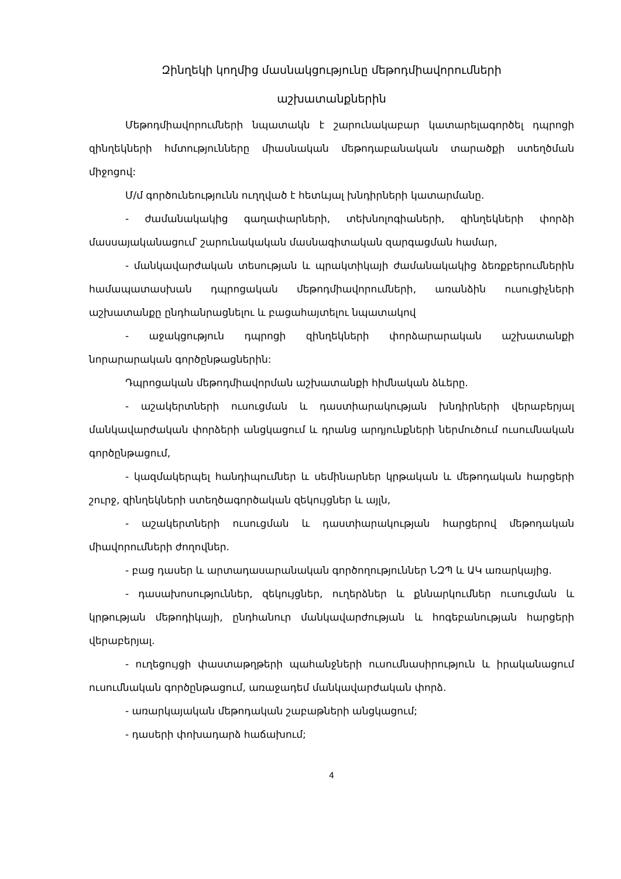Զինղեկի կողմից մասնակցությունը մեթոդմիավորումների
աշխատանքներին
Մեթոդմիավորումների նպատակն է շարունակաբար կատարելագործել դպրոցի զինղեկների հմտությունները միասնական մեթոդաբանական տարածքի ստեղծման միջոցով:
Մ/մ գործունեությունն ուղղված է հետևյալ խնդիրների կատարմանը.
- ժամանակակից գաղափարների, տեխնոլոգիաների, զինղեկների փորձի մասսայականացում՝ շարունակական մասնագիտական զարգացման համար,
- մանկավարժական տեսության և պրակտիկայի ժամանակակից ձեռքբերումներին համապատասխան դպրոցական մեթոդմիավորումների, առանձին ուսուցիչների աշխատանքը ընդհանրացնելու և բացահայտելու նպատակով
- աջակցություն դպրոցի զինղեկների փորձարարական աշխատանքի նորարարական գործընթացներին:
Դպրոցական մեթոդմիավորման աշխատանքի հիմնական ձևերը.
- աշակերտների ուսուցման և դաստիարակության խնդիրների վերաբերյալ մանկավարժական փորձերի անցկացում և դրանց արդյունքների ներմուծում ուսումնական գործընթացում,
- կազմակերպել հանդիպումներ և սեմինարներ կրթական և մեթոդական հարցերի շուրջ, զինղեկների ստեղծագործական զեկույցներ և այլն,
- աշակերտների ուսուցման և դաստիարակության հարցերով մեթոդական միավորումների ժողովներ.
- բաց դասեր և արտադասարանական գործողություններ ՆԶՊ և ԱԿ առարկայից.
- դասախոսություններ, զեկույցներ, ուղերձներ և քննարկումներ ուսուցման և կրթության մեթոդիկայի, ընդհանուր մանկավարժության և հոգեբանության հարցերի վերաբերյալ.
- ուղեցույցի փաստաթղթերի պահանջների ուսումնասիրություն և իրականացում ուսումնական գործընթացում, առաջադեմ մանկավարժական փորձ.
- առարկայական մեթոդական շաբաթների անցկացում;
- դասերի փոխադարձ հաճախում;
4